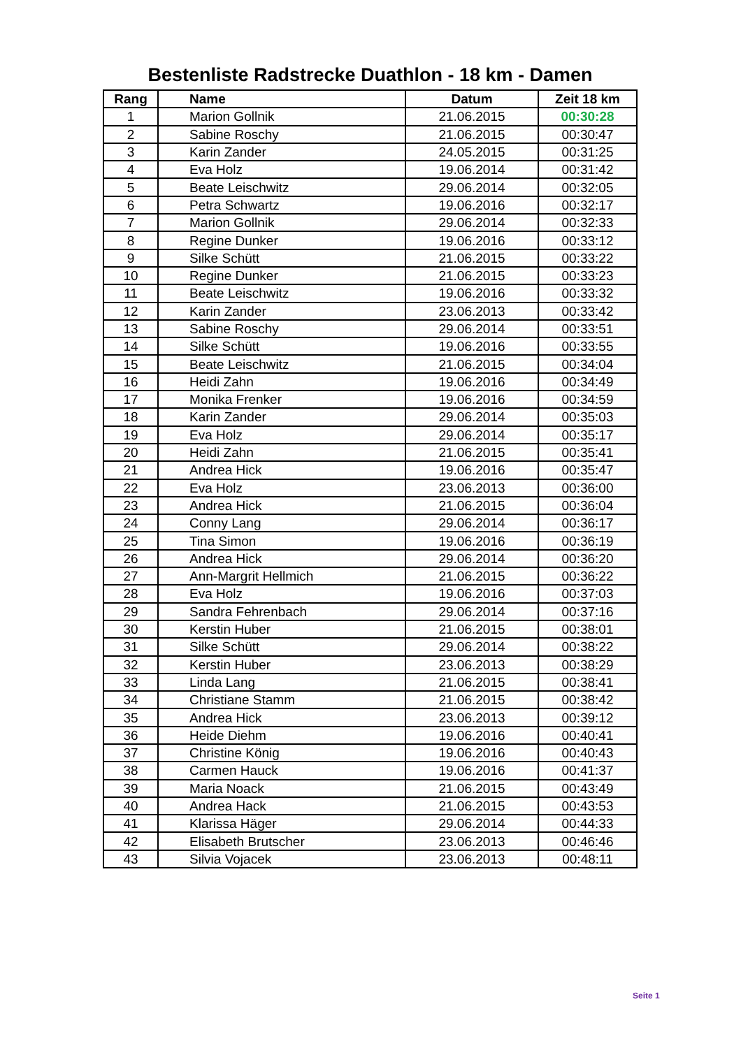Bestenliste Radstrecke Duathlon - 18 km - Damen
| Rang | Name | Datum | Zeit 18 km |
| --- | --- | --- | --- |
| 1 | Marion Gollnik | 21.06.2015 | 00:30:28 |
| 2 | Sabine Roschy | 21.06.2015 | 00:30:47 |
| 3 | Karin Zander | 24.05.2015 | 00:31:25 |
| 4 | Eva Holz | 19.06.2014 | 00:31:42 |
| 5 | Beate Leischwitz | 29.06.2014 | 00:32:05 |
| 6 | Petra Schwartz | 19.06.2016 | 00:32:17 |
| 7 | Marion Gollnik | 29.06.2014 | 00:32:33 |
| 8 | Regine Dunker | 19.06.2016 | 00:33:12 |
| 9 | Silke Schütt | 21.06.2015 | 00:33:22 |
| 10 | Regine Dunker | 21.06.2015 | 00:33:23 |
| 11 | Beate Leischwitz | 19.06.2016 | 00:33:32 |
| 12 | Karin Zander | 23.06.2013 | 00:33:42 |
| 13 | Sabine Roschy | 29.06.2014 | 00:33:51 |
| 14 | Silke Schütt | 19.06.2016 | 00:33:55 |
| 15 | Beate Leischwitz | 21.06.2015 | 00:34:04 |
| 16 | Heidi Zahn | 19.06.2016 | 00:34:49 |
| 17 | Monika Frenker | 19.06.2016 | 00:34:59 |
| 18 | Karin Zander | 29.06.2014 | 00:35:03 |
| 19 | Eva Holz | 29.06.2014 | 00:35:17 |
| 20 | Heidi Zahn | 21.06.2015 | 00:35:41 |
| 21 | Andrea Hick | 19.06.2016 | 00:35:47 |
| 22 | Eva Holz | 23.06.2013 | 00:36:00 |
| 23 | Andrea Hick | 21.06.2015 | 00:36:04 |
| 24 | Conny Lang | 29.06.2014 | 00:36:17 |
| 25 | Tina Simon | 19.06.2016 | 00:36:19 |
| 26 | Andrea Hick | 29.06.2014 | 00:36:20 |
| 27 | Ann-Margrit Hellmich | 21.06.2015 | 00:36:22 |
| 28 | Eva Holz | 19.06.2016 | 00:37:03 |
| 29 | Sandra Fehrenbach | 29.06.2014 | 00:37:16 |
| 30 | Kerstin Huber | 21.06.2015 | 00:38:01 |
| 31 | Silke Schütt | 29.06.2014 | 00:38:22 |
| 32 | Kerstin Huber | 23.06.2013 | 00:38:29 |
| 33 | Linda Lang | 21.06.2015 | 00:38:41 |
| 34 | Christiane Stamm | 21.06.2015 | 00:38:42 |
| 35 | Andrea Hick | 23.06.2013 | 00:39:12 |
| 36 | Heide Diehm | 19.06.2016 | 00:40:41 |
| 37 | Christine König | 19.06.2016 | 00:40:43 |
| 38 | Carmen Hauck | 19.06.2016 | 00:41:37 |
| 39 | Maria Noack | 21.06.2015 | 00:43:49 |
| 40 | Andrea Hack | 21.06.2015 | 00:43:53 |
| 41 | Klarissa Häger | 29.06.2014 | 00:44:33 |
| 42 | Elisabeth Brutscher | 23.06.2013 | 00:46:46 |
| 43 | Silvia Vojacek | 23.06.2013 | 00:48:11 |
Seite 1